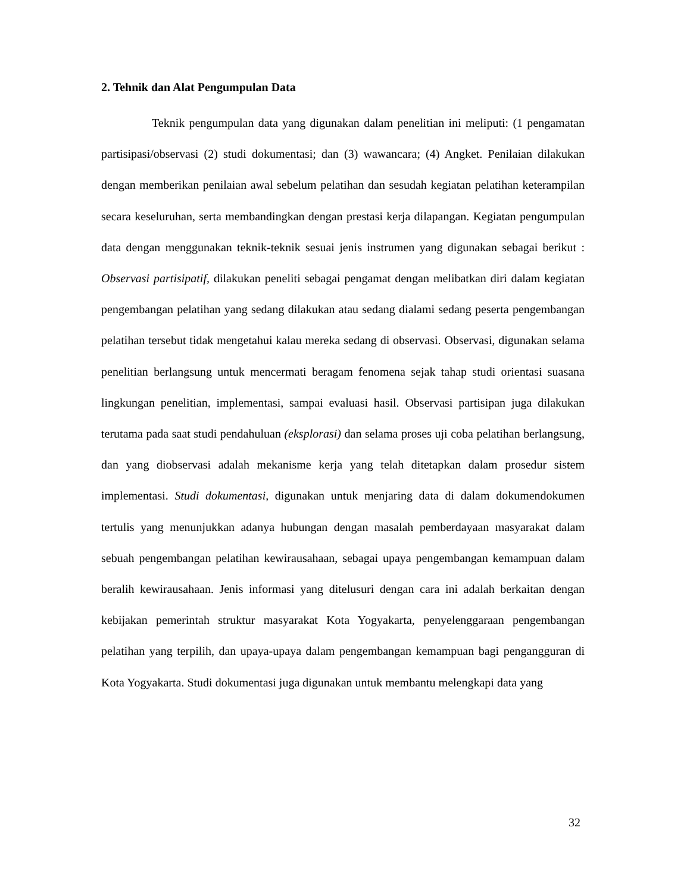2. Tehnik dan Alat Pengumpulan Data
Teknik pengumpulan data yang digunakan dalam penelitian ini meliputi: (1 pengamatan partisipasi/observasi (2) studi dokumentasi; dan (3) wawancara; (4) Angket. Penilaian dilakukan dengan memberikan penilaian awal sebelum pelatihan dan sesudah kegiatan pelatihan keterampilan secara keseluruhan, serta membandingkan dengan prestasi kerja dilapangan. Kegiatan pengumpulan data dengan menggunakan teknik-teknik sesuai jenis instrumen yang digunakan sebagai berikut : Observasi partisipatif, dilakukan peneliti sebagai pengamat dengan melibatkan diri dalam kegiatan pengembangan pelatihan yang sedang dilakukan atau sedang dialami sedang peserta pengembangan pelatihan tersebut tidak mengetahui kalau mereka sedang di observasi. Observasi, digunakan selama penelitian berlangsung untuk mencermati beragam fenomena sejak tahap studi orientasi suasana lingkungan penelitian, implementasi, sampai evaluasi hasil. Observasi partisipan juga dilakukan terutama pada saat studi pendahuluan (eksplorasi) dan selama proses uji coba pelatihan berlangsung, dan yang diobservasi adalah mekanisme kerja yang telah ditetapkan dalam prosedur sistem implementasi. Studi dokumentasi, digunakan untuk menjaring data di dalam dokumendokumen tertulis yang menunjukkan adanya hubungan dengan masalah pemberdayaan masyarakat dalam sebuah pengembangan pelatihan kewirausahaan, sebagai upaya pengembangan kemampuan dalam beralih kewirausahaan. Jenis informasi yang ditelusuri dengan cara ini adalah berkaitan dengan kebijakan pemerintah struktur masyarakat Kota Yogyakarta, penyelenggaraan pengembangan pelatihan yang terpilih, dan upaya-upaya dalam pengembangan kemampuan bagi pengangguran di Kota Yogyakarta. Studi dokumentasi juga digunakan untuk membantu melengkapi data yang
32